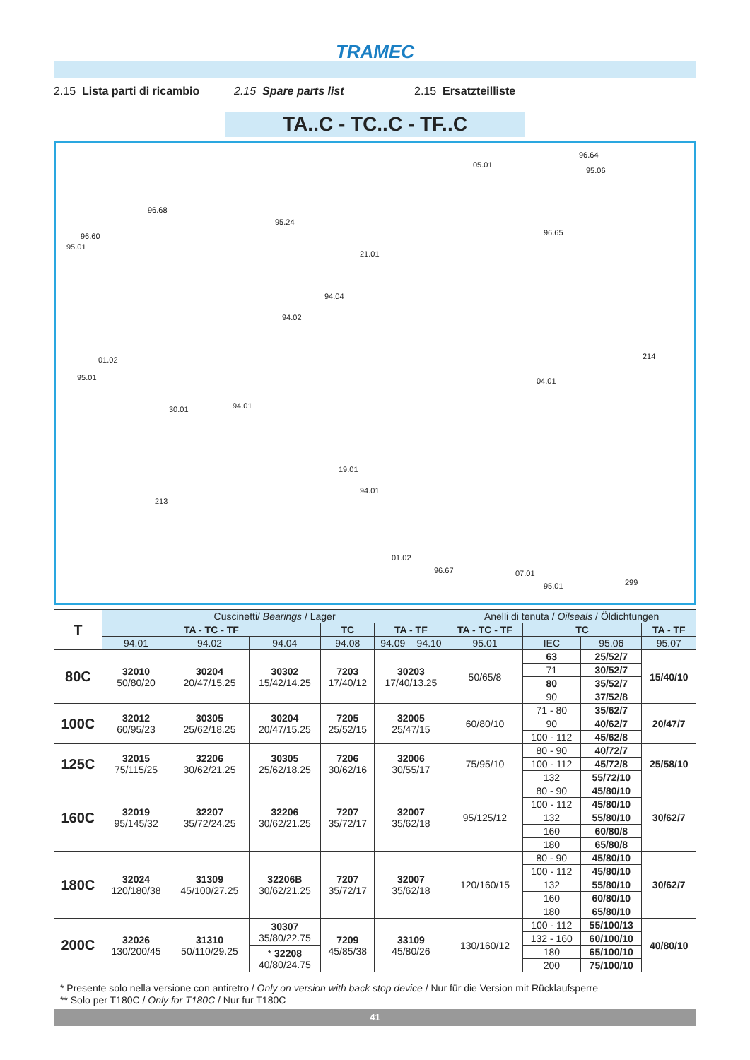TRAMEC
2.15 Lista parti di ricambio 2.15 Spare parts list 2.15 Ersatzteilliste
TA..C - TC..C - TF..C
96.64
05.01
95.06
96.68
95.24
96.60
95.01
21.01
96.65
94.04
94.02
01.02
95.01
94.01 30.01
04.01
214
213
19.01
94.01
01.02
96.67 07.01
95.01 299
| T | Cuscinetti/ Bearings / Lager | | | | | | Anelli di tenuta / Oilseals / Öldichtungen | | | |
| --- | --- | --- | --- | --- | --- | --- | --- | --- | --- | --- |
| | TA - TC - TF | | | TC | TA - TF | | TA - TC - TF | TC | | TA - TF |
| | 94.01 | 94.02 | 94.04 | 94.08 | 94.09 | 94.10 | 95.01 | IEC | 95.06 | 95.07 |
| 80C | 32010 50/80/20 | 30204 20/47/15.25 | 30302 15/42/14.25 | 7203 17/40/12 | 30203 17/40/13.25 | | 50/65/8 | 63 | 25/52/7 | 15/40/10 |
| | | | | | | | | 71 | 30/52/7 | |
| | | | | | | | | 80 | 35/52/7 | |
| | | | | | | | | 90 | 37/52/8 | |
| 100C | 32012 60/95/23 | 30305 25/62/18.25 | 30204 20/47/15.25 | 7205 25/52/15 | 32005 25/47/15 | | 60/80/10 | 71 - 80 | 35/62/7 | 20/47/7 |
| | | | | | | | | 90 | 40/62/7 | |
| | | | | | | | | 100 - 112 | 45/62/8 | |
| 125C | 32015 75/115/25 | 32206 30/62/21.25 | 30305 25/62/18.25 | 7206 30/62/16 | 32006 30/55/17 | | 75/95/10 | 80 - 90 | 40/72/7 | 25/58/10 |
| | | | | | | | | 100 - 112 | 45/72/8 | |
| | | | | | | | | 132 | 55/72/10 | |
| 160C | 32019 95/145/32 | 32207 35/72/24.25 | 32206 30/62/21.25 | 7207 35/72/17 | 32007 35/62/18 | | 95/125/12 | 80 - 90 | 45/80/10 | 30/62/7 |
| | | | | | | | | 100 - 112 | 45/80/10 | |
| | | | | | | | | 132 | 55/80/10 | |
| | | | | | | | | 160 | 60/80/8 | |
| | | | | | | | | 180 | 65/80/8 | |
| 180C | 32024 120/180/38 | 31309 45/100/27.25 | 32206B 30/62/21.25 | 7207 35/72/17 | 32007 35/62/18 | | 120/160/15 | 80 - 90 | 45/80/10 | 30/62/7 |
| | | | | | | | | 100 - 112 | 45/80/10 | |
| | | | | | | | | 132 | 55/80/10 | |
| | | | | | | | | 160 | 60/80/10 | |
| | | | | | | | | 180 | 65/80/10 | |
| 200C | 32026 130/200/45 | 31310 50/110/29.25 | 30307 35/80/22.75 | 7209 45/85/38 | 33109 45/80/26 | | 130/160/12 | 100 - 112 | 55/100/13 | 40/80/10 |
| | | | | | | | | 132 - 160 | 60/100/10 | |
| | | | * 32208 40/80/24.75 | | | | | 180 | 65/100/10 | |
| | | | | | | | | 200 | 75/100/10 | |
* Presente solo nella versione con antiretro / Only on version with back stop device / Nur für die Version mit Rücklaufsperre
** Solo per T180C / Only for T180C / Nur fur T180C
41